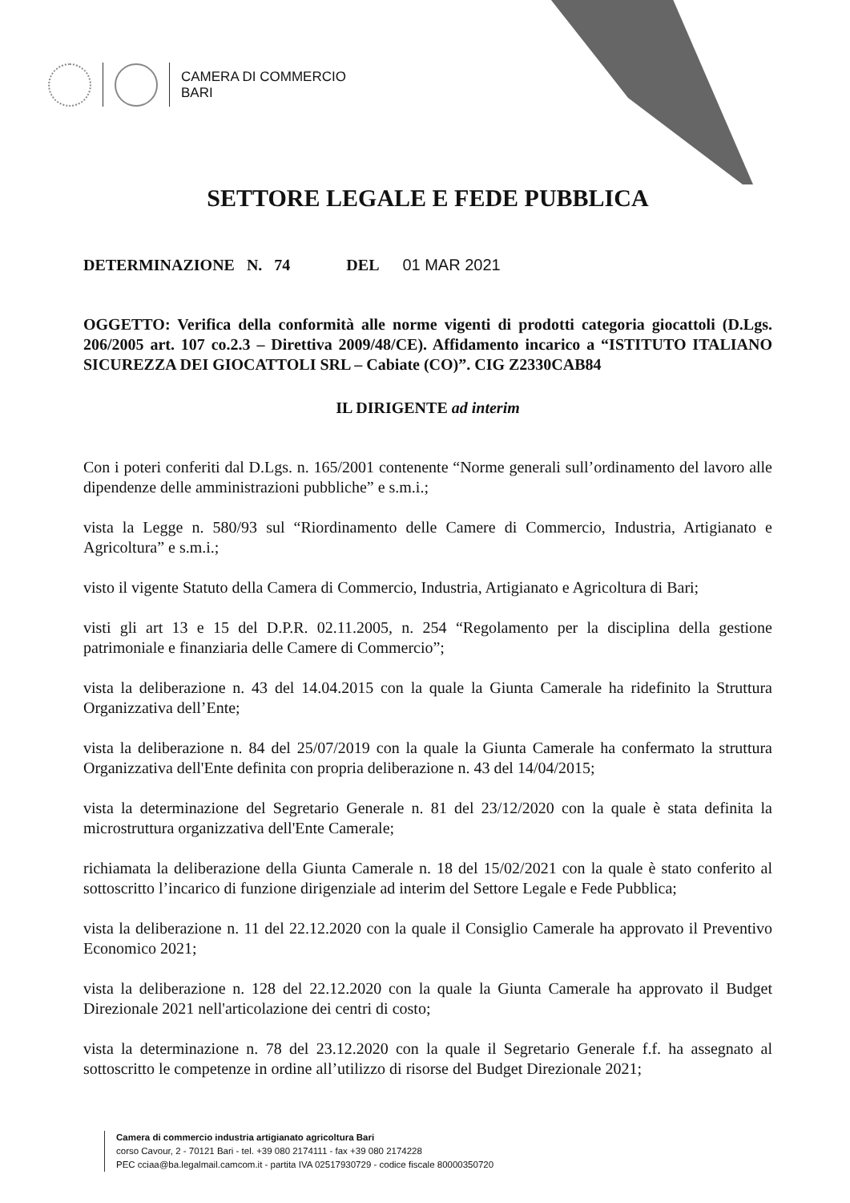CAMERA DI COMMERCIO
BARI
SETTORE LEGALE E FEDE PUBBLICA
DETERMINAZIONE N. 74 DEL 01 MAR 2021
OGGETTO: Verifica della conformità alle norme vigenti di prodotti categoria giocattoli (D.Lgs. 206/2005 art. 107 co.2.3 – Direttiva 2009/48/CE). Affidamento incarico a “ISTITUTO ITALIANO SICUREZZA DEI GIOCATTOLI SRL – Cabiate (CO)”. CIG Z2330CAB84
IL DIRIGENTE ad interim
Con i poteri conferiti dal D.Lgs. n. 165/2001 contenente “Norme generali sull’ordinamento del lavoro alle dipendenze delle amministrazioni pubbliche” e s.m.i.;
vista la Legge n. 580/93 sul “Riordinamento delle Camere di Commercio, Industria, Artigianato e Agricoltura” e s.m.i.;
visto il vigente Statuto della Camera di Commercio, Industria, Artigianato e Agricoltura di Bari;
visti gli art 13 e 15 del D.P.R. 02.11.2005, n. 254 “Regolamento per la disciplina della gestione patrimoniale e finanziaria delle Camere di Commercio”;
vista la deliberazione n. 43 del 14.04.2015 con la quale la Giunta Camerale ha ridefinito la Struttura Organizzativa dell’Ente;
vista la deliberazione n. 84 del 25/07/2019 con la quale la Giunta Camerale ha confermato la struttura Organizzativa dell'Ente definita con propria deliberazione n. 43 del 14/04/2015;
vista la determinazione del Segretario Generale n. 81 del 23/12/2020 con la quale è stata definita la microstruttura organizzativa dell'Ente Camerale;
richiamata la deliberazione della Giunta Camerale n. 18 del 15/02/2021 con la quale è stato conferito al sottoscritto l’incarico di funzione dirigenziale ad interim del Settore Legale e Fede Pubblica;
vista la deliberazione n. 11 del 22.12.2020 con la quale il Consiglio Camerale ha approvato il Preventivo Economico 2021;
vista la deliberazione n. 128 del 22.12.2020 con la quale la Giunta Camerale ha approvato il Budget Direzionale 2021 nell'articolazione dei centri di costo;
vista la determinazione n. 78 del 23.12.2020 con la quale il Segretario Generale f.f. ha assegnato al sottoscritto le competenze in ordine all’utilizzo di risorse del Budget Direzionale 2021;
Camera di commercio industria artigianato agricoltura Bari
corso Cavour, 2 - 70121 Bari - tel. +39 080 2174111 - fax +39 080 2174228
PEC cciaa@ba.legalmail.camcom.it - partita IVA 02517930729 - codice fiscale 80000350720